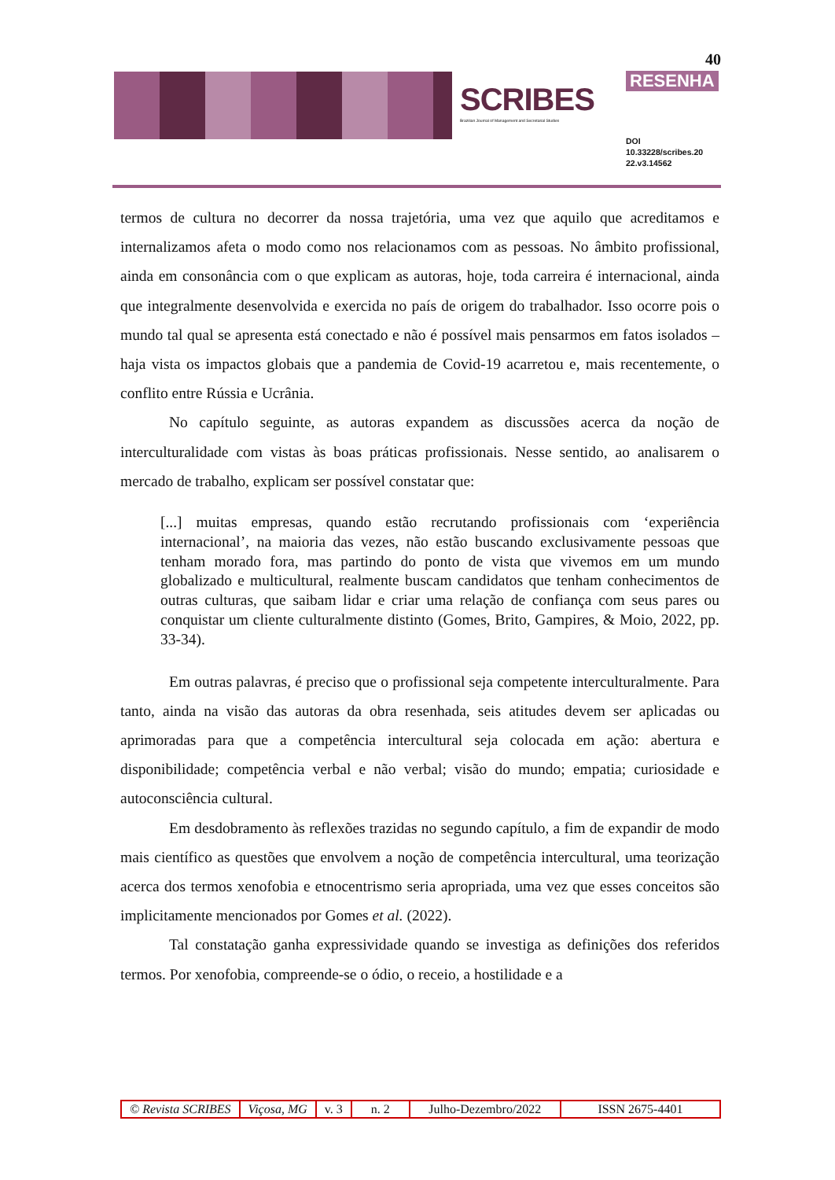40
SCRIBES
Brazilian Journal of Management and Secretarial Studies
RESENHA
DOI
10.33228/scribes.20
22.v3.14562
termos de cultura no decorrer da nossa trajetória, uma vez que aquilo que acreditamos e internalizamos afeta o modo como nos relacionamos com as pessoas. No âmbito profissional, ainda em consonância com o que explicam as autoras, hoje, toda carreira é internacional, ainda que integralmente desenvolvida e exercida no país de origem do trabalhador. Isso ocorre pois o mundo tal qual se apresenta está conectado e não é possível mais pensarmos em fatos isolados – haja vista os impactos globais que a pandemia de Covid-19 acarretou e, mais recentemente, o conflito entre Rússia e Ucrânia.
No capítulo seguinte, as autoras expandem as discussões acerca da noção de interculturalidade com vistas às boas práticas profissionais. Nesse sentido, ao analisarem o mercado de trabalho, explicam ser possível constatar que:
[...] muitas empresas, quando estão recrutando profissionais com ‘experiência internacional’, na maioria das vezes, não estão buscando exclusivamente pessoas que tenham morado fora, mas partindo do ponto de vista que vivemos em um mundo globalizado e multicultural, realmente buscam candidatos que tenham conhecimentos de outras culturas, que saibam lidar e criar uma relação de confiança com seus pares ou conquistar um cliente culturalmente distinto (Gomes, Brito, Gampires, & Moio, 2022, pp. 33-34).
Em outras palavras, é preciso que o profissional seja competente interculturalmente. Para tanto, ainda na visão das autoras da obra resenhada, seis atitudes devem ser aplicadas ou aprimoradas para que a competência intercultural seja colocada em ação: abertura e disponibilidade; competência verbal e não verbal; visão do mundo; empatia; curiosidade e autoconsciência cultural.
Em desdobramento às reflexões trazidas no segundo capítulo, a fim de expandir de modo mais científico as questões que envolvem a noção de competência intercultural, uma teorização acerca dos termos xenofobia e etnocentrismo seria apropriada, uma vez que esses conceitos são implicitamente mencionados por Gomes et al. (2022).
Tal constatação ganha expressividade quando se investiga as definições dos referidos termos. Por xenofobia, compreende-se o ódio, o receio, a hostilidade e a
© Revista SCRIBES Viçosa, MG v. 3 n. 2 Julho-Dezembro/2022
ISSN 2675-4401